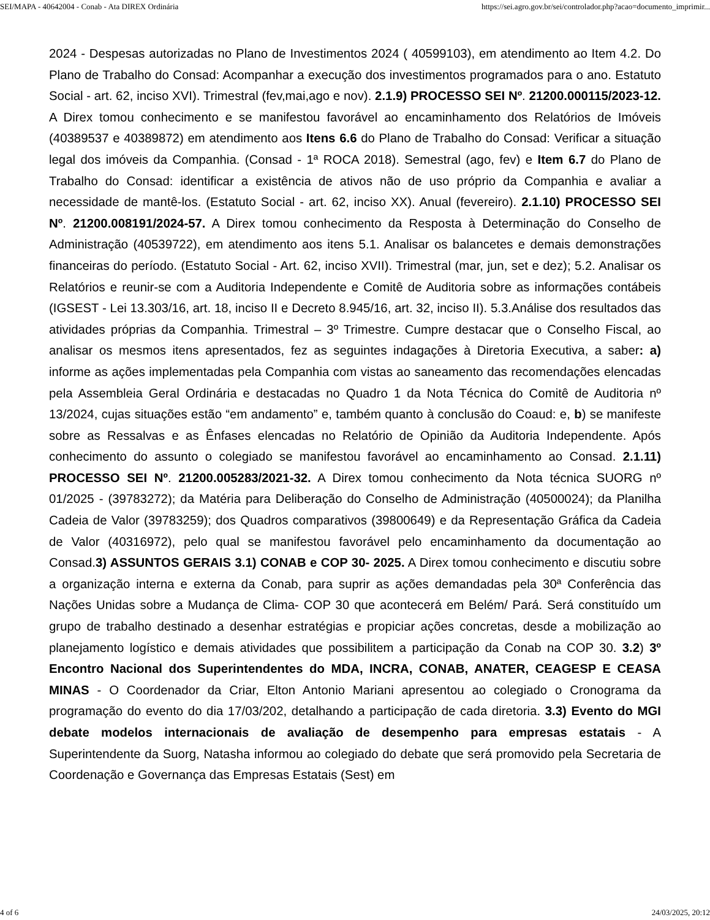SEI/MAPA - 40642004 - Conab - Ata DIREX Ordinária https://sei.agro.gov.br/sei/controlador.php?acao=documento_imprimir...
2024 - Despesas autorizadas no Plano de Investimentos 2024 ( 40599103), em atendimento ao Item 4.2. Do Plano de Trabalho do Consad: Acompanhar a execução dos investimentos programados para o ano. Estatuto Social - art. 62, inciso XVI). Trimestral (fev,mai,ago e nov). 2.1.9) PROCESSO SEI Nº. 21200.000115/2023-12. A Direx tomou conhecimento e se manifestou favorável ao encaminhamento dos Relatórios de Imóveis (40389537 e 40389872) em atendimento aos Itens 6.6 do Plano de Trabalho do Consad: Verificar a situação legal dos imóveis da Companhia. (Consad - 1ª ROCA 2018). Semestral (ago, fev) e Item 6.7 do Plano de Trabalho do Consad: identificar a existência de ativos não de uso próprio da Companhia e avaliar a necessidade de mantê-los. (Estatuto Social - art. 62, inciso XX). Anual (fevereiro). 2.1.10) PROCESSO SEI Nº. 21200.008191/2024-57. A Direx tomou conhecimento da Resposta à Determinação do Conselho de Administração (40539722), em atendimento aos itens 5.1. Analisar os balancetes e demais demonstrações financeiras do período. (Estatuto Social - Art. 62, inciso XVII). Trimestral (mar, jun, set e dez); 5.2. Analisar os Relatórios e reunir-se com a Auditoria Independente e Comitê de Auditoria sobre as informações contábeis (IGSEST - Lei 13.303/16, art. 18, inciso II e Decreto 8.945/16, art. 32, inciso II). 5.3.Análise dos resultados das atividades próprias da Companhia. Trimestral – 3º Trimestre. Cumpre destacar que o Conselho Fiscal, ao analisar os mesmos itens apresentados, fez as seguintes indagações à Diretoria Executiva, a saber: a) informe as ações implementadas pela Companhia com vistas ao saneamento das recomendações elencadas pela Assembleia Geral Ordinária e destacadas no Quadro 1 da Nota Técnica do Comitê de Auditoria nº 13/2024, cujas situações estão “em andamento” e, também quanto à conclusão do Coaud: e, b) se manifeste sobre as Ressalvas e as Ênfases elencadas no Relatório de Opinião da Auditoria Independente. Após conhecimento do assunto o colegiado se manifestou favorável ao encaminhamento ao Consad. 2.1.11) PROCESSO SEI Nº. 21200.005283/2021-32. A Direx tomou conhecimento da Nota técnica SUORG nº 01/2025 - (39783272); da Matéria para Deliberação do Conselho de Administração (40500024); da Planilha Cadeia de Valor (39783259); dos Quadros comparativos (39800649) e da Representação Gráfica da Cadeia de Valor (40316972), pelo qual se manifestou favorável pelo encaminhamento da documentação ao Consad.3) ASSUNTOS GERAIS 3.1) CONAB e COP 30- 2025. A Direx tomou conhecimento e discutiu sobre a organização interna e externa da Conab, para suprir as ações demandadas pela 30ª Conferência das Nações Unidas sobre a Mudança de Clima- COP 30 que acontecerá em Belém/ Pará. Será constituído um grupo de trabalho destinado a desenhar estratégias e propiciar ações concretas, desde a mobilização ao planejamento logístico e demais atividades que possibilitem a participação da Conab na COP 30. 3.2) 3º Encontro Nacional dos Superintendentes do MDA, INCRA, CONAB, ANATER, CEAGESP E CEASA MINAS - O Coordenador da Criar, Elton Antonio Mariani apresentou ao colegiado o Cronograma da programação do evento do dia 17/03/202, detalhando a participação de cada diretoria. 3.3) Evento do MGI debate modelos internacionais de avaliação de desempenho para empresas estatais - A Superintendente da Suorg, Natasha informou ao colegiado do debate que será promovido pela Secretaria de Coordenação e Governança das Empresas Estatais (Sest) em
4 of 6 24/03/2025, 20:12